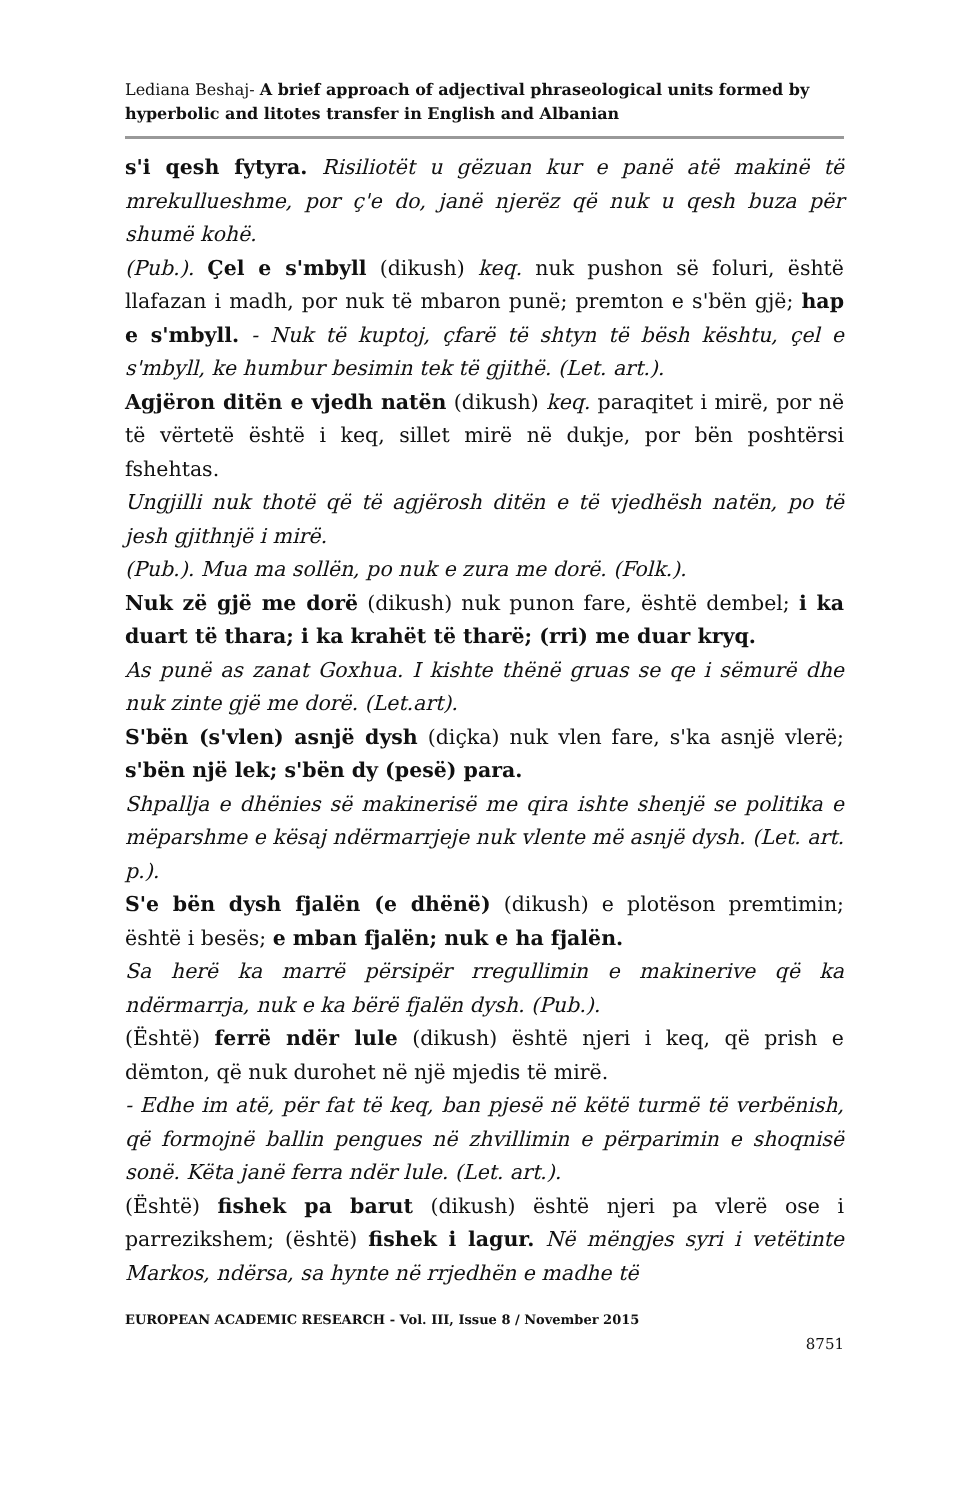Lediana Beshaj- A brief approach of adjectival phraseological units formed by hyperbolic and litotes transfer in English and Albanian
s'i qesh fytyra. Risiliotët u gëzuan kur e panë atë makinë të mrekullueshme, por ç'e do, janë njerëz që nuk u qesh buza për shumë kohë.
(Pub.). Çel e s'mbyll (dikush) keq. nuk pushon së foluri, është llafazan i madh, por nuk të mbaron punë; premton e s'bën gjë; hap e s'mbyll. - Nuk të kuptoj, çfarë të shtyn të bësh kështu, çel e s'mbyll, ke humbur besimin tek të gjithë. (Let. art.).
Agjëron ditën e vjedh natën (dikush) keq. paraqitet i mirë, por në të vërtetë është i keq, sillet mirë në dukje, por bën poshtërsi fshehtas.
Ungjilli nuk thotë që të agjërosh ditën e të vjedhësh natën, po të jesh gjithnjë i mirë.
(Pub.). Mua ma sollën, po nuk e zura me dorë. (Folk.).
Nuk zë gjë me dorë (dikush) nuk punon fare, është dembel; i ka duart të thara; i ka krahët të tharë; (rri) me duar kryq.
As punë as zanat Goxhua. I kishte thënë gruas se qe i sëmurë dhe nuk zinte gjë me dorë. (Let.art).
S'bën (s'vlen) asnjë dysh (diçka) nuk vlen fare, s'ka asnjë vlerë; s'bën një lek; s'bën dy (pesë) para.
Shpallja e dhënies së makinerisë me qira ishte shenjë se politika e mëparshme e kësaj ndërmarrjeje nuk vlente më asnjë dysh. (Let. art. p.).
S'e bën dysh fjalën (e dhënë) (dikush) e plotëson premtimin; është i besës; e mban fjalën; nuk e ha fjalën.
Sa herë ka marrë përsipër rregullimin e makinerive që ka ndërmarrja, nuk e ka bërë fjalën dysh. (Pub.).
(Është) ferrë ndër lule (dikush) është njeri i keq, që prish e dëmton, që nuk durohet në një mjedis të mirë.
- Edhe im atë, për fat të keq, ban pjesë në këtë turmë të verbënish, që formojnë ballin pengues në zhvillimin e përparimin e shoqnisë sonë. Këta janë ferra ndër lule. (Let. art.).
(Është) fishek pa barut (dikush) është njeri pa vlerë ose i parrezikshem; (është) fishek i lagur. Në mëngjes syri i vetëtinte Markos, ndërsa, sa hynte në rrjedhën e madhe të
EUROPEAN ACADEMIC RESEARCH - Vol. III, Issue 8 / November 2015
8751